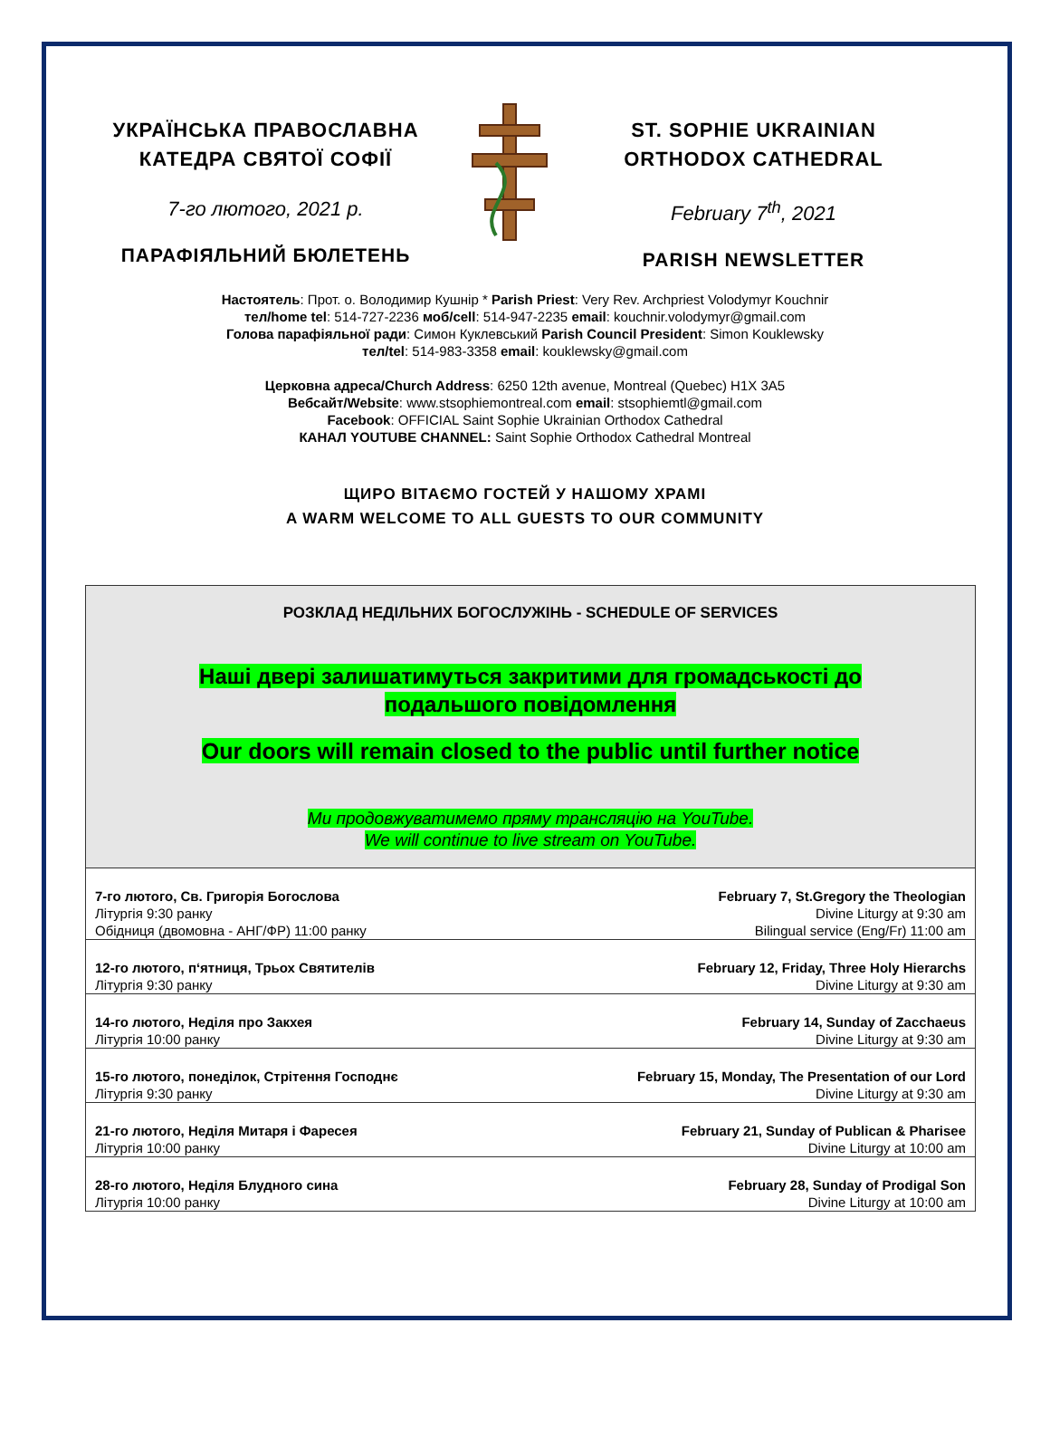УКРАЇНСЬКА ПРАВОСЛАВНА
КАТЕДРА СВЯТОЇ СОФІЇ
7-го лютого, 2021 р.
ПАРАФІЯЛЬНИЙ БЮЛЕТЕНЬ
ST. SOPHIE UKRAINIAN
ORTHODOX CATHEDRAL
February 7<sup>th</sup>, 2021
PARISH NEWSLETTER
Настоятель: Прот. о. Володимир Кушнір * Parish Priest: Very Rev. Archpriest Volodymyr Kouchnir
тел/home tel: 514-727-2236 моб/cell: 514-947-2235 email: kouchnir.volodymyr@gmail.com
Голова парафіяльної ради: Симон Куклевський Parish Council President: Simon Kouklewsky
тел/tel: 514-983-3358 email: kouklewsky@gmail.com
Церковна адреса/Church Address: 6250 12th avenue, Montreal (Quebec) H1X 3A5
Вебсайт/Website: www.stsophiemontreal.com email: stsophiemtl@gmail.com
Facebook: OFFICIAL Saint Sophie Ukrainian Orthodox Cathedral
КАНАЛ YOUTUBE CHANNEL: Saint Sophie Orthodox Cathedral Montreal
ЩИРО ВІТАЄМО ГОСТЕЙ У НАШОМУ ХРАМІ
A WARM WELCOME TO ALL GUESTS TO OUR COMMUNITY
РОЗКЛАД НЕДІЛЬНИХ БОГОСЛУЖІНЬ - SCHEDULE OF SERVICES
Наші двері залишатимуться закритими для громадськості до
подальшого повідомлення
Our doors will remain closed to the public until further notice
Ми продовжуватимемо пряму трансляцію на YouTube.
We will continue to live stream on YouTube.
| 7-го лютого, Св. Григорія Богослова | February 7, St.Gregory the Theologian |
| Літургія 9:30 ранку | Divine Liturgy at 9:30 am |
| Обідниця (двомовна - АНГ/ФР) 11:00 ранку | Bilingual service (Eng/Fr) 11:00 am |
| 12-го лютого, п‘ятниця, Трьох Святителів | February 12, Friday, Three Holy Hierarchs |
| Літургія 9:30 ранку | Divine Liturgy at 9:30 am |
| 14-го лютого, Неділя про Закхея | February 14, Sunday of Zacchaeus |
| Літургія 10:00 ранку | Divine Liturgy at 9:30 am |
| 15-го лютого, понеділок, Стрітення Господнє | February 15, Monday, The Presentation of our Lord |
| Літургія 9:30 ранку | Divine Liturgy at 9:30 am |
| 21-го лютого, Неділя Митаря і Фаресея | February 21, Sunday of Publican & Pharisee |
| Літургія 10:00 ранку | Divine Liturgy at 10:00 am |
| 28-го лютого, Неділя Блудного сина | February 28, Sunday of Prodigal Son |
| Літургія 10:00 ранку | Divine Liturgy at 10:00 am |